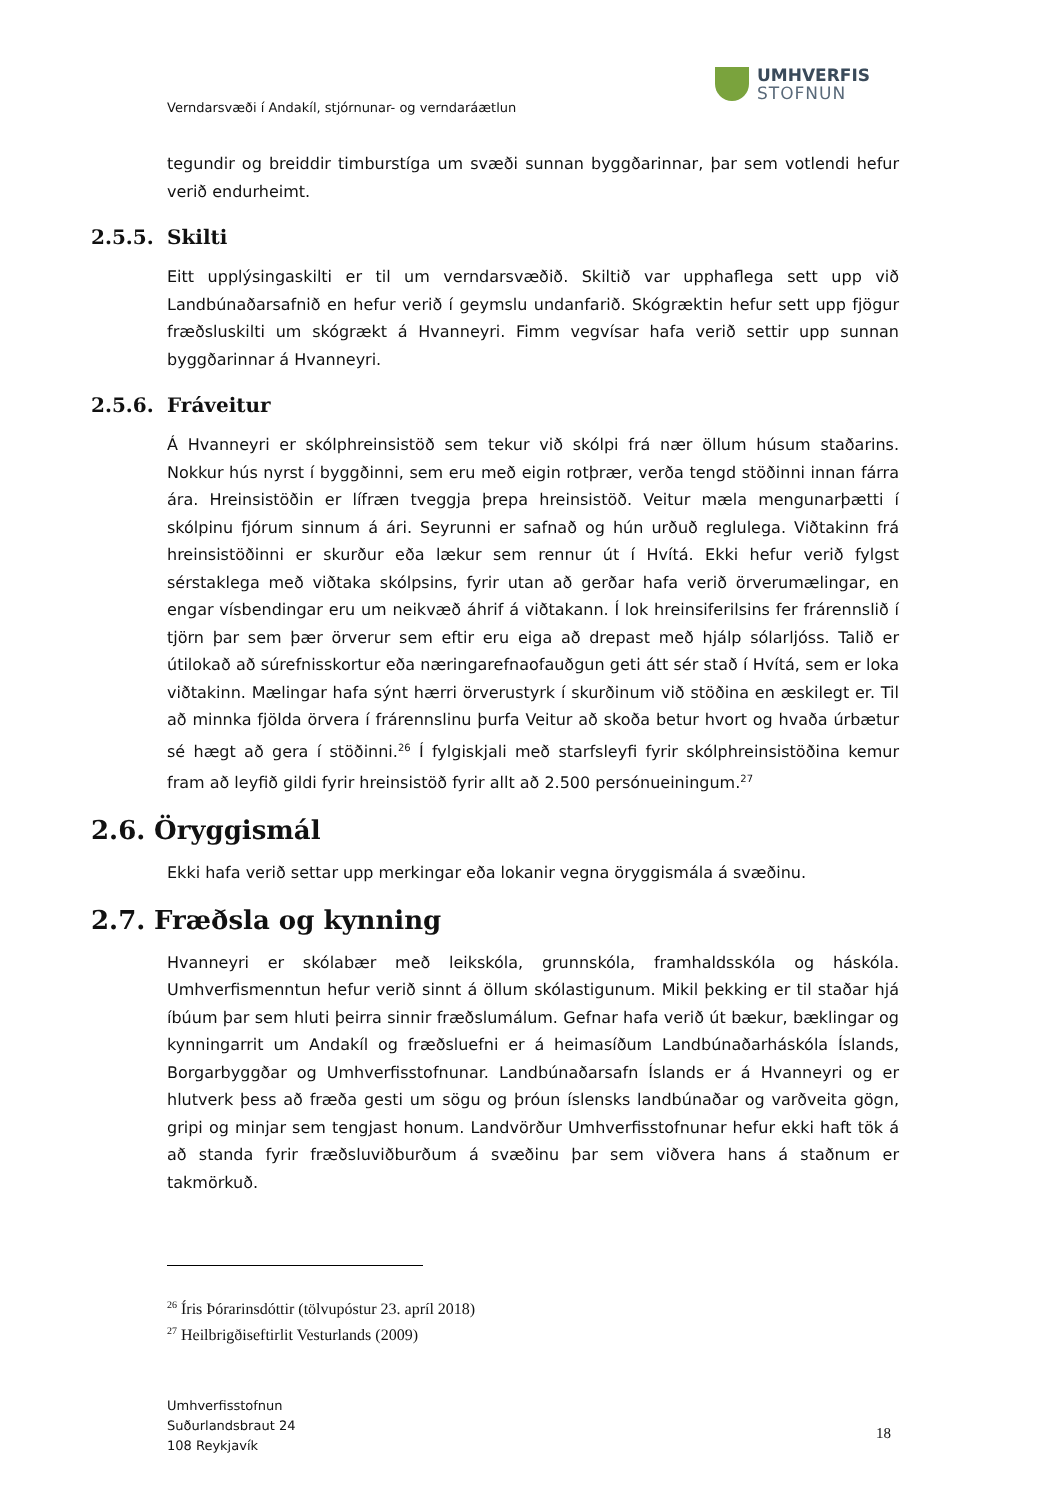UMHVERFIS
STOFNUN
Verndarsvæði í Andakíl, stjórnunar- og verndaráætlun
tegundir og breiddir timburstíga um svæði sunnan byggðarinnar, þar sem votlendi hefur verið endurheimt.
2.5.5. Skilti
Eitt upplýsingaskilti er til um verndarsvæðið. Skiltið var upphaflega sett upp við Landbúnaðarsafnið en hefur verið í geymslu undanfarið. Skógræktin hefur sett upp fjögur fræðsluskilti um skógrækt á Hvanneyri. Fimm vegvísar hafa verið settir upp sunnan byggðarinnar á Hvanneyri.
2.5.6. Fráveitur
Á Hvanneyri er skólphreinsistöð sem tekur við skólpi frá nær öllum húsum staðarins. Nokkur hús nyrst í byggðinni, sem eru með eigin rotþrær, verða tengd stöðinni innan fárra ára. Hreinsistöðin er lífræn tveggja þrepa hreinsistöð. Veitur mæla mengunarþætti í skólpinu fjórum sinnum á ári. Seyrunni er safnað og hún urðuð reglulega. Viðtakinn frá hreinsistöðinni er skurður eða lækur sem rennur út í Hvítá. Ekki hefur verið fylgst sérstaklega með viðtaka skólpsins, fyrir utan að gerðar hafa verið örverumælingar, en engar vísbendingar eru um neikvæð áhrif á viðtakann. Í lok hreinsiferilsins fer frárennslið í tjörn þar sem þær örverur sem eftir eru eiga að drepast með hjálp sólarljóss. Talið er útilokað að súrefnisskortur eða næringarefnaofauðgun geti átt sér stað í Hvítá, sem er loka viðtakinn. Mælingar hafa sýnt hærri örverustyrk í skurðinum við stöðina en æskilegt er. Til að minnka fjölda örvera í frárennslinu þurfa Veitur að skoða betur hvort og hvaða úrbætur sé hægt að gera í stöðinni.<sup>26</sup> Í fylgiskjali með starfsleyfi fyrir skólphreinsistöðina kemur fram að leyfið gildi fyrir hreinsistöð fyrir allt að 2.500 persónueiningum.<sup>27</sup>
2.6. Öryggismál
Ekki hafa verið settar upp merkingar eða lokanir vegna öryggismála á svæðinu.
2.7. Fræðsla og kynning
Hvanneyri er skólabær með leikskóla, grunnskóla, framhaldsskóla og háskóla. Umhverfismenntun hefur verið sinnt á öllum skólastigunum. Mikil þekking er til staðar hjá íbúum þar sem hluti þeirra sinnir fræðslumálum. Gefnar hafa verið út bækur, bæklingar og kynningarrit um Andakíl og fræðsluefni er á heimasíðum Landbúnaðarháskóla Íslands, Borgarbyggðar og Umhverfisstofnunar. Landbúnaðarsafn Íslands er á Hvanneyri og er hlutverk þess að fræða gesti um sögu og þróun íslensks landbúnaðar og varðveita gögn, gripi og minjar sem tengjast honum. Landvörður Umhverfisstofnunar hefur ekki haft tök á að standa fyrir fræðsluviðburðum á svæðinu þar sem viðvera hans á staðnum er takmörkuð.
<sup>26</sup> Íris Þórarinsdóttir (tölvupóstur 23. apríl 2018)
<sup>27</sup> Heilbrigðiseftirlit Vesturlands (2009)
Umhverfisstofnun
Suðurlandsbraut 24
108 Reykjavík
18